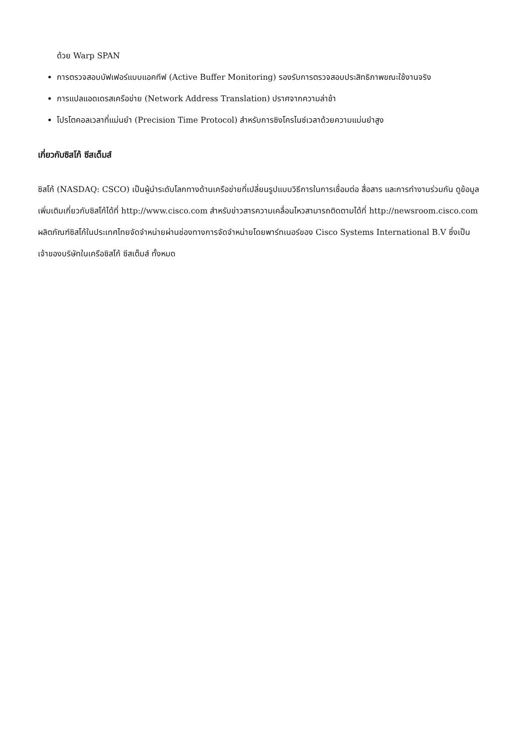ด้วย Warp SPAN
การตรวจสอบบัฟเฟอร์แบบแอคทีฟ (Active Buffer Monitoring) รองรับการตรวจสอบประสิทธิภาพขณะใช้งานจริง
การแปลแอดเดรสเครือข่าย (Network Address Translation) ปราศจากความล่าช้า
โปรโตคอลเวลาที่แม่นยำ (Precision Time Protocol) สำหรับการซิงโครไนซ์เวลาด้วยความแม่นยำสูง
เกี่ยวกับซิสโก้ ซีสเต็มส์
ซิสโก้ (NASDAQ: CSCO) เป็นผู้นำระดับโลกทางด้านเครือข่ายที่เปลี่ยนรูปแบบวิธีการในการเชื่อมต่อ สื่อสาร และการทำงานร่วมกัน ดูข้อมูลเพิ่มเติมเกี่ยวกับซิสโก้ได้ที่ http://www.cisco.com สำหรับข่าวสารความเคลื่อนไหวสามารถติดตามได้ที่ http://newsroom.cisco.com ผลิตภัณฑ์ซิสโก้ในประเทศไทยจัดจำหน่ายผ่านช่องทางการจัดจำหน่ายโดยพาร์ทเนอร์ของ Cisco Systems International B.V ซึ่งเป็นเจ้าของบริษัทในเครือซิสโก้ ซีสเต็มส์ ทั้งหมด